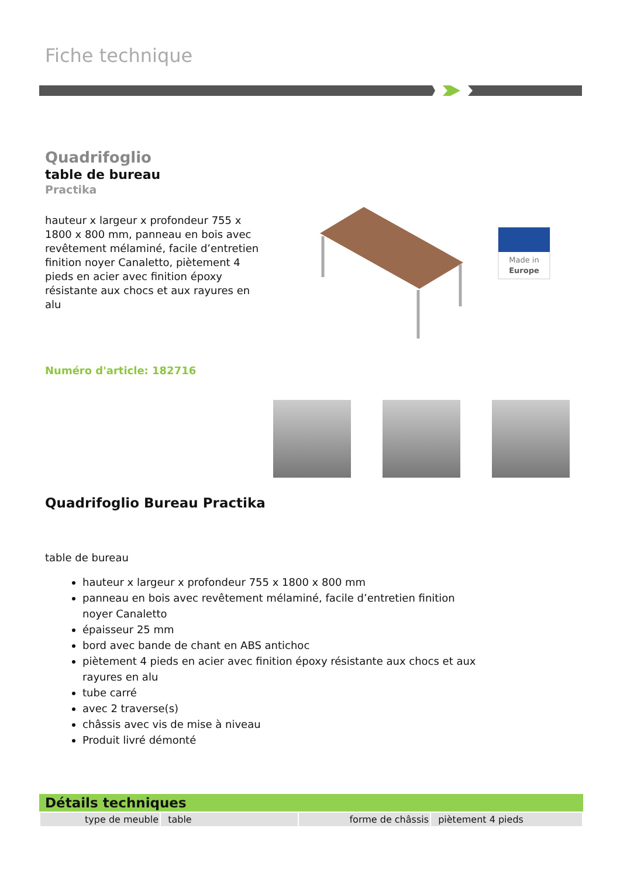Fiche technique
Quadrifoglio
table de bureau
Practika
hauteur x largeur x profondeur 755 x 1800 x 800 mm, panneau en bois avec revêtement mélaminé, facile d’entretien finition noyer Canaletto, piètement 4 pieds en acier avec finition époxy résistante aux chocs et aux rayures en alu
Numéro d'article: 182716
Made in
Europe
Quadrifoglio Bureau Practika
table de bureau
hauteur x largeur x profondeur 755 x 1800 x 800 mm
panneau en bois avec revêtement mélaminé, facile d’entretien finition noyer Canaletto
épaisseur 25 mm
bord avec bande de chant en ABS antichoc
piètement 4 pieds en acier avec finition époxy résistante aux chocs et aux rayures en alu
tube carré
avec 2 traverse(s)
châssis avec vis de mise à niveau
Produit livré démonté
Détails techniques
| type de meuble | table | forme de châssis | piètement 4 pieds |